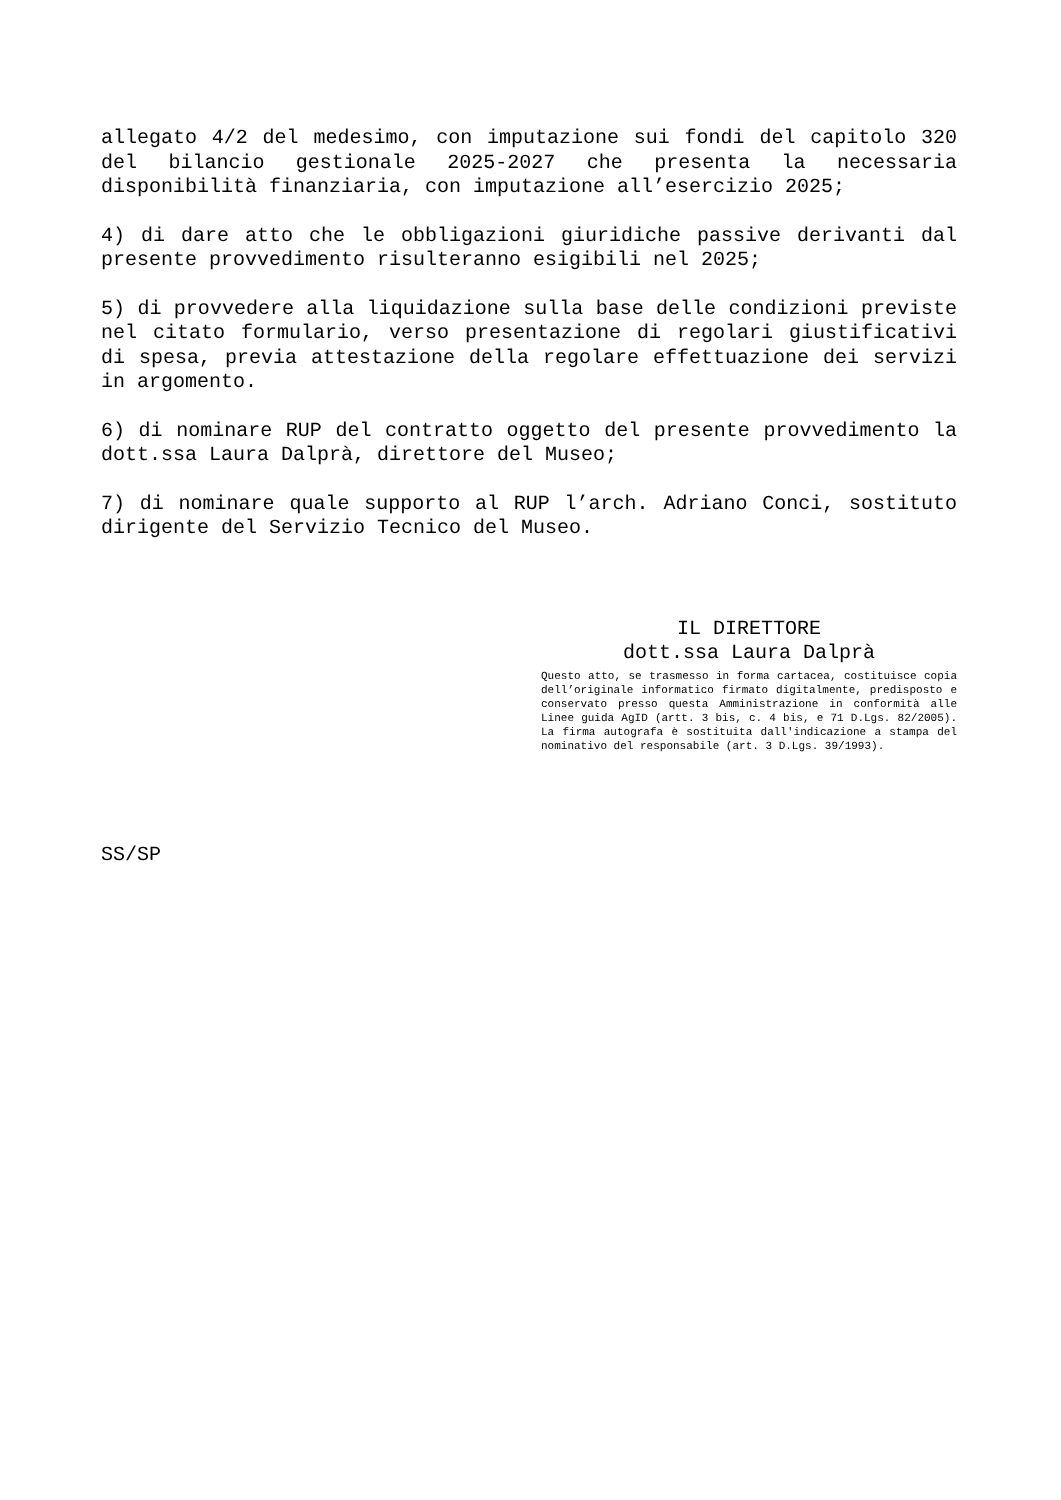allegato 4/2 del medesimo, con imputazione sui fondi del capitolo 320 del bilancio gestionale 2025-2027 che presenta la necessaria disponibilità finanziaria, con imputazione all’esercizio 2025;
4) di dare atto che le obbligazioni giuridiche passive derivanti dal presente provvedimento risulteranno esigibili nel 2025;
5) di provvedere alla liquidazione sulla base delle condizioni previste nel citato formulario, verso presentazione di regolari giustificativi di spesa, previa attestazione della regolare effettuazione dei servizi in argomento.
6) di nominare RUP del contratto oggetto del presente provvedimento la dott.ssa Laura Dalprà, direttore del Museo;
7) di nominare quale supporto al RUP l’arch. Adriano Conci, sostituto dirigente del Servizio Tecnico del Museo.
IL DIRETTORE
dott.ssa Laura Dalprà
Questo atto, se trasmesso in forma cartacea, costituisce copia dell’originale informatico firmato digitalmente, predisposto e conservato presso questa Amministrazione in conformità alle Linee guida AgID (artt. 3 bis, c. 4 bis, e 71 D.Lgs. 82/2005). La firma autografa è sostituita dall'indicazione a stampa del nominativo del responsabile (art. 3 D.Lgs. 39/1993).
SS/SP